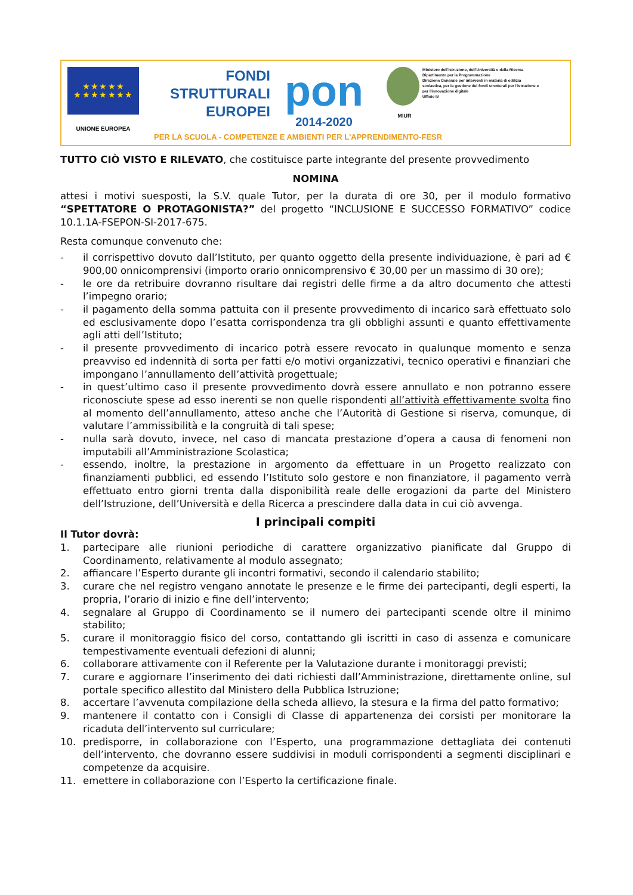★ ★ ★ ★ ★
★ ★ ★ ★ ★ ★ ★
UNIONE EUROPEA
FONDI
STRUTTURALI
EUROPEI
pon
2014-2020
MIUR
Ministero dell'Istruzione, dell'Università e della Ricerca
Dipartimento per la Programmazione
Direzione Generale per interventi in materia di edilizia scolastica, per la gestione dei fondi strutturali per l'istruzione e per l'innovazione digitale
Ufficio IV
PER LA SCUOLA - COMPETENZE E AMBIENTI PER L'APPRENDIMENTO-FESR
TUTTO CIÒ VISTO E RILEVATO, che costituisce parte integrante del presente provvedimento
NOMINA
attesi i motivi suesposti, la S.V. quale Tutor, per la durata di ore 30, per il modulo formativo “SPETTATORE O PROTAGONISTA?” del progetto “INCLUSIONE E SUCCESSO FORMATIVO” codice 10.1.1A-FSEPON-SI-2017-675.
Resta comunque convenuto che:
- il corrispettivo dovuto dall’Istituto, per quanto oggetto della presente individuazione, è pari ad € 900,00 onnicomprensivi (importo orario onnicomprensivo € 30,00 per un massimo di 30 ore);
- le ore da retribuire dovranno risultare dai registri delle firme a da altro documento che attesti l’impegno orario;
- il pagamento della somma pattuita con il presente provvedimento di incarico sarà effettuato solo ed esclusivamente dopo l’esatta corrispondenza tra gli obblighi assunti e quanto effettivamente agli atti dell’Istituto;
- il presente provvedimento di incarico potrà essere revocato in qualunque momento e senza preavviso ed indennità di sorta per fatti e/o motivi organizzativi, tecnico operativi e finanziari che impongano l’annullamento dell’attività progettuale;
- in quest’ultimo caso il presente provvedimento dovrà essere annullato e non potranno essere riconosciute spese ad esso inerenti se non quelle rispondenti all’attività effettivamente svolta fino al momento dell’annullamento, atteso anche che l’Autorità di Gestione si riserva, comunque, di valutare l’ammissibilità e la congruità di tali spese;
- nulla sarà dovuto, invece, nel caso di mancata prestazione d’opera a causa di fenomeni non imputabili all’Amministrazione Scolastica;
- essendo, inoltre, la prestazione in argomento da effettuare in un Progetto realizzato con finanziamenti pubblici, ed essendo l’Istituto solo gestore e non finanziatore, il pagamento verrà effettuato entro giorni trenta dalla disponibilità reale delle erogazioni da parte del Ministero dell’Istruzione, dell’Università e della Ricerca a prescindere dalla data in cui ciò avvenga.
I principali compiti
Il Tutor dovrà:
1. partecipare alle riunioni periodiche di carattere organizzativo pianificate dal Gruppo di Coordinamento, relativamente al modulo assegnato;
2. affiancare l’Esperto durante gli incontri formativi, secondo il calendario stabilito;
3. curare che nel registro vengano annotate le presenze e le firme dei partecipanti, degli esperti, la propria, l’orario di inizio e fine dell’intervento;
4. segnalare al Gruppo di Coordinamento se il numero dei partecipanti scende oltre il minimo stabilito;
5. curare il monitoraggio fisico del corso, contattando gli iscritti in caso di assenza e comunicare tempestivamente eventuali defezioni di alunni;
6. collaborare attivamente con il Referente per la Valutazione durante i monitoraggi previsti;
7. curare e aggiornare l’inserimento dei dati richiesti dall’Amministrazione, direttamente online, sul portale specifico allestito dal Ministero della Pubblica Istruzione;
8. accertare l’avvenuta compilazione della scheda allievo, la stesura e la firma del patto formativo;
9. mantenere il contatto con i Consigli di Classe di appartenenza dei corsisti per monitorare la ricaduta dell’intervento sul curriculare;
10. predisporre, in collaborazione con l’Esperto, una programmazione dettagliata dei contenuti dell’intervento, che dovranno essere suddivisi in moduli corrispondenti a segmenti disciplinari e competenze da acquisire.
11. emettere in collaborazione con l’Esperto la certificazione finale.